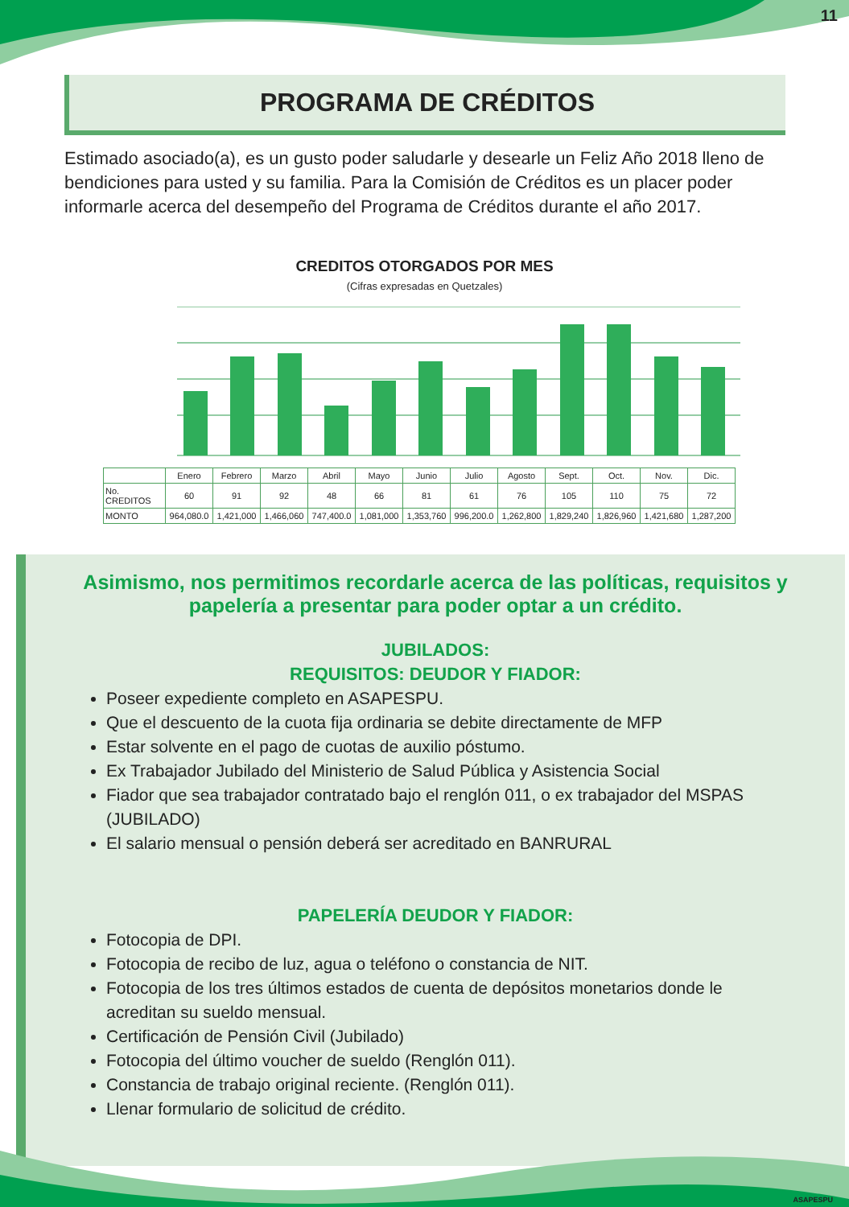11
PROGRAMA DE CRÉDITOS
Estimado asociado(a), es un gusto poder saludarle y desearle un Feliz Año 2018 lleno de bendiciones para usted y su familia. Para la Comisión de Créditos es un placer poder informarle acerca del desempeño del Programa de Créditos durante el año 2017.
CREDITOS OTORGADOS POR MES
(Cifras expresadas en Quetzales)
| | Enero | Febrero | Marzo | Abril | Mayo | Junio | Julio | Agosto | Sept. | Oct. | Nov. | Dic. |
| --- | --- | --- | --- | --- | --- | --- | --- | --- | --- | --- | --- | --- |
| No. CREDITOS | 60 | 91 | 92 | 48 | 66 | 81 | 61 | 76 | 105 | 110 | 75 | 72 |
| MONTO | 964,080.0 | 1,421,000 | 1,466,060 | 747,400.0 | 1,081,000 | 1,353,760 | 996,200.0 | 1,262,800 | 1,829,240 | 1,826,960 | 1,421,680 | 1,287,200 |
Asimismo, nos permitimos recordarle acerca de las políticas, requisitos y papelería a presentar para poder optar a un crédito.
JUBILADOS:
REQUISITOS: DEUDOR Y FIADOR:
Poseer expediente completo en ASAPESPU.
Que el descuento de la cuota fija ordinaria se debite directamente de MFP
Estar solvente en el pago de cuotas de auxilio póstumo.
Ex Trabajador Jubilado del Ministerio de Salud Pública y Asistencia Social
Fiador que sea trabajador contratado bajo el renglón 011, o ex trabajador del MSPAS (JUBILADO)
El salario mensual o pensión deberá ser acreditado en BANRURAL
PAPELERÍA DEUDOR Y FIADOR:
Fotocopia de DPI.
Fotocopia de recibo de luz, agua o teléfono o constancia de NIT.
Fotocopia de los tres últimos estados de cuenta de depósitos monetarios donde le acreditan su sueldo mensual.
Certificación de Pensión Civil (Jubilado)
Fotocopia del último voucher de sueldo (Renglón 011).
Constancia de trabajo original reciente. (Renglón 011).
Llenar formulario de solicitud de crédito.
ASAPESPU